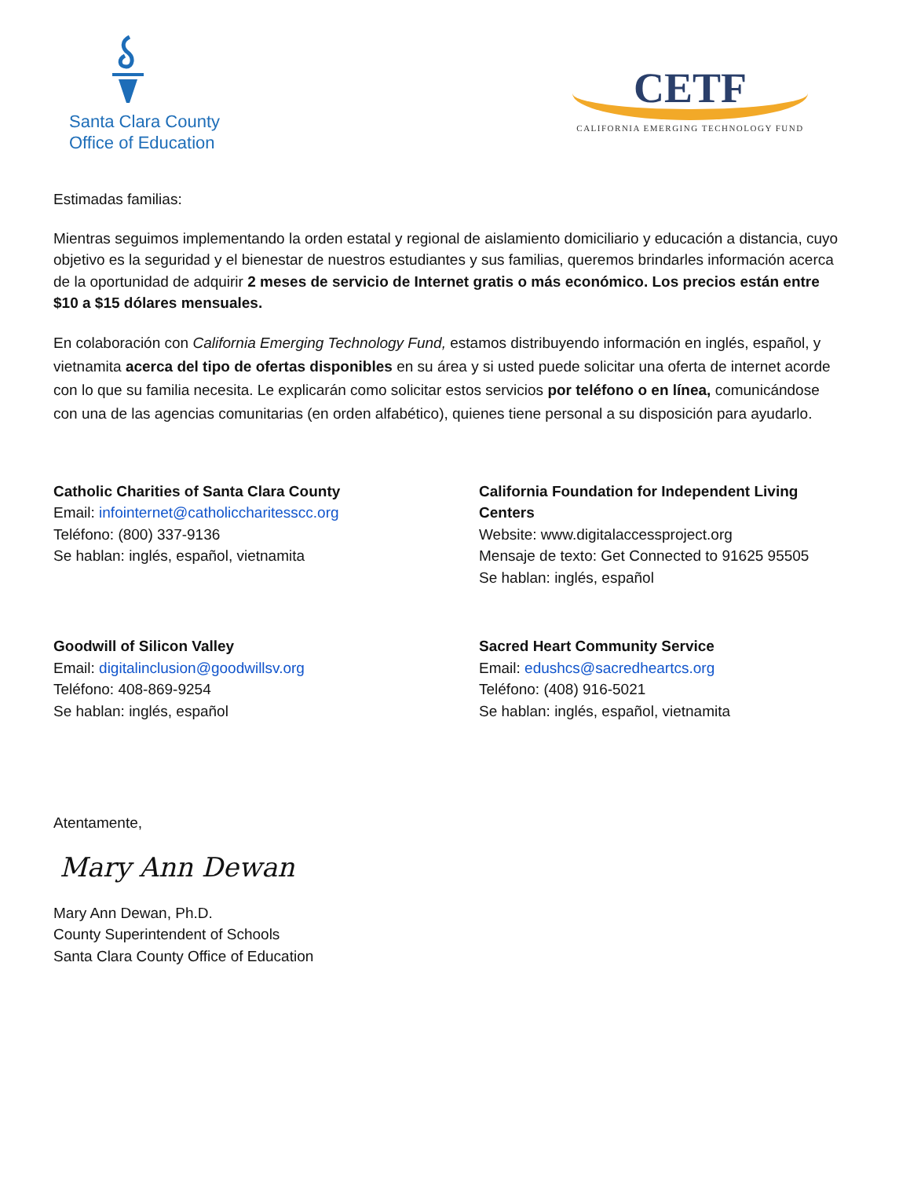Santa Clara County
Office of Education
CETF
CALIFORNIA EMERGING TECHNOLOGY FUND
Estimadas familias:
Mientras seguimos implementando la orden estatal y regional de aislamiento domiciliario y educación a distancia, cuyo objetivo es la seguridad y el bienestar de nuestros estudiantes y sus familias, queremos brindarles información acerca de la oportunidad de adquirir 2 meses de servicio de Internet gratis o más económico. Los precios están entre $10 a $15 dólares mensuales.
En colaboración con California Emerging Technology Fund, estamos distribuyendo información en inglés, español, y vietnamita acerca del tipo de ofertas disponibles en su área y si usted puede solicitar una oferta de internet acorde con lo que su familia necesita. Le explicarán como solicitar estos servicios por teléfono o en línea, comunicándose con una de las agencias comunitarias (en orden alfabético), quienes tiene personal a su disposición para ayudarlo.
Catholic Charities of Santa Clara County
Email: infointernet@catholiccharitesscc.org
Teléfono: (800) 337-9136
Se hablan: inglés, español, vietnamita
California Foundation for Independent Living Centers
Website: www.digitalaccessproject.org
Mensaje de texto: Get Connected to 91625 95505
Se hablan: inglés, español
Goodwill of Silicon Valley
Email: digitalinclusion@goodwillsv.org
Teléfono: 408-869-9254
Se hablan: inglés, español
Sacred Heart Community Service
Email: edushcs@sacredheartcs.org
Teléfono: (408) 916-5021
Se hablan: inglés, español, vietnamita
Atentamente,
Mary Ann Dewan
Mary Ann Dewan, Ph.D.
County Superintendent of Schools
Santa Clara County Office of Education